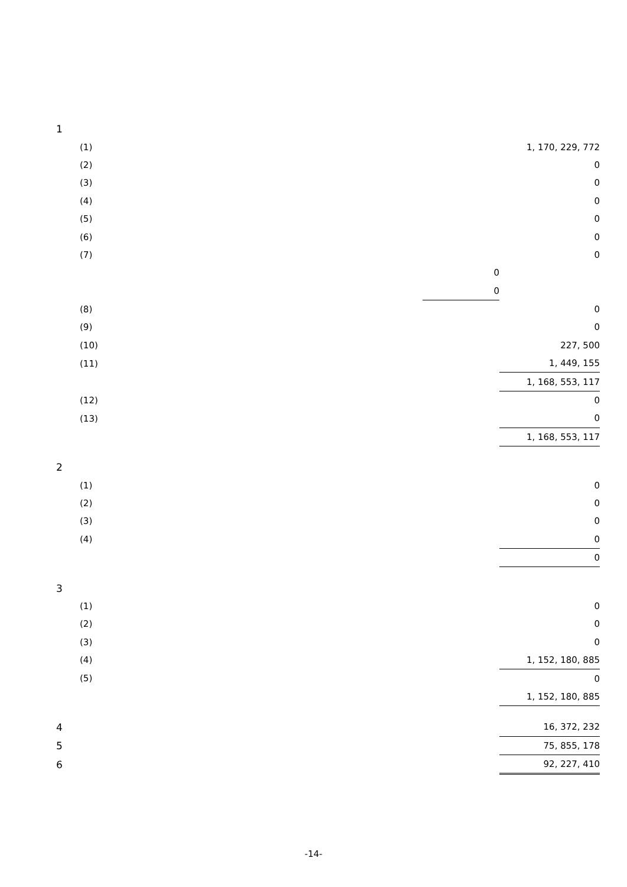| 1 | | | |
| | (1) | | 1, 170, 229, 772 |
| | (2) | | 0 |
| | (3) | | 0 |
| | (4) | | 0 |
| | (5) | | 0 |
| | (6) | | 0 |
| | (7) | | 0 |
| | | 0 | |
| | | 0 | |
| | (8) | | 0 |
| | (9) | | 0 |
| | (10) | | 227, 500 |
| | (11) | | 1, 449, 155 |
| | | | 1, 168, 553, 117 |
| | (12) | | 0 |
| | (13) | | 0 |
| | | | 1, 168, 553, 117 |
| 2 | | | |
| | (1) | | 0 |
| | (2) | | 0 |
| | (3) | | 0 |
| | (4) | | 0 |
| | | | 0 |
| 3 | | | |
| | (1) | | 0 |
| | (2) | | 0 |
| | (3) | | 0 |
| | (4) | | 1, 152, 180, 885 |
| | (5) | | 0 |
| | | | 1, 152, 180, 885 |
| 4 | | | 16, 372, 232 |
| 5 | | | 75, 855, 178 |
| 6 | | | 92, 227, 410 |
-14-